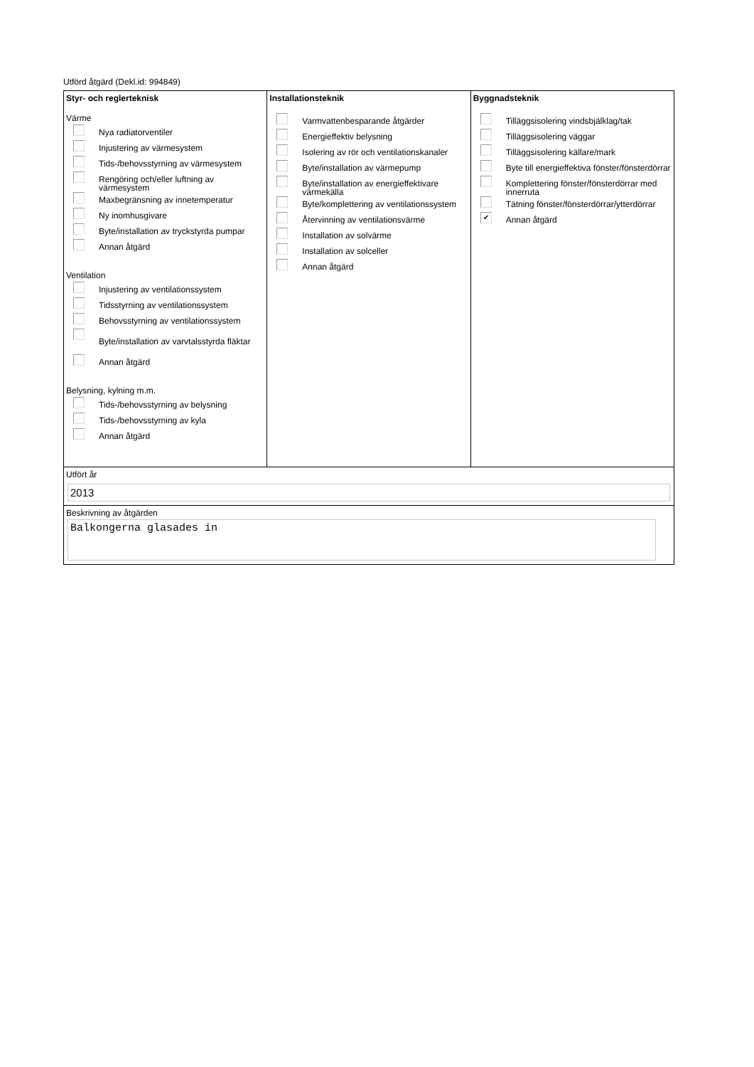Utförd åtgärd (Dekl.id: 994849)
Styr- och reglerteknisk
Värme
Nya radiatorventiler
Injustering av värmesystem
Tids-/behovsstyrning av värmesystem
Rengöring och/eller luftning av värmesystem
Maxbegränsning av innetemperatur
Ny inomhusgivare
Byte/installation av tryckstyrda pumpar
Annan åtgärd
Ventilation
Injustering av ventilationssystem
Tidsstyrning av ventilationssystem
Behovsstyrning av ventilationssystem
Byte/installation av varvtalsstyrda fläktar
Annan åtgärd
Belysning, kylning m.m.
Tids-/behovsstyrning av belysning
Tids-/behovsstyrning av kyla
Annan åtgärd
Installationsteknik
Varmvattenbesparande åtgärder
Energieffektiv belysning
Isolering av rör och ventilationskanaler
Byte/installation av värmepump
Byte/installation av energieffektivare värmekälla
Byte/komplettering av ventilationssystem
Återvinning av ventilationsvärme
Installation av solvärme
Installation av solceller
Annan åtgärd
Byggnadsteknik
Tilläggsisolering vindsbjälklag/tak
Tilläggsisolering väggar
Tilläggsisolering källare/mark
Byte till energieffektiva fönster/fönsterdörrar
Komplettering fönster/fönsterdörrar med innerruta
Tätning fönster/fönsterdörrar/ytterdörrar
✔
Annan åtgärd
Utfört år
2013
Beskrivning av åtgärden
Balkongerna glasades in